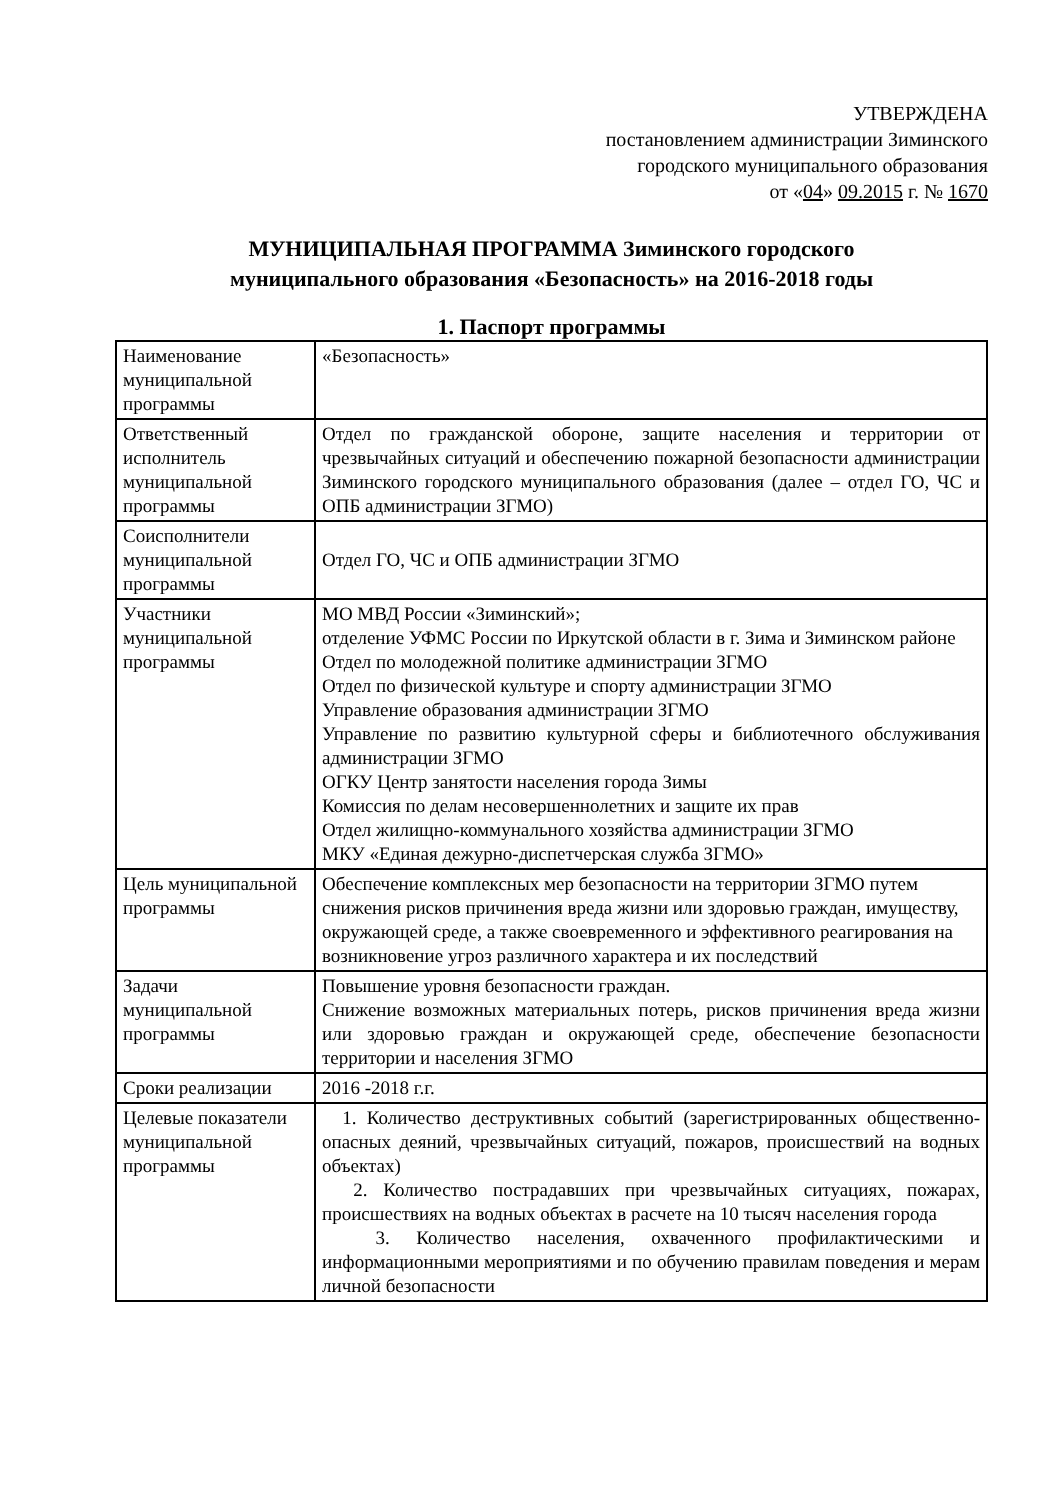УТВЕРЖДЕНА
постановлением администрации Зиминского
городского муниципального образования
от «04» 09.2015 г. № 1670
МУНИЦИПАЛЬНАЯ ПРОГРАММА Зиминского городского
муниципального образования «Безопасность» на 2016-2018 годы
1. Паспорт программы
| Наименование муниципальной программы | «Безопасность» |
| Ответственный исполнитель муниципальной программы | Отдел по гражданской обороне, защите населения и территории от чрезвычайных ситуаций и обеспечению пожарной безопасности администрации Зиминского городского муниципального образования (далее – отдел ГО, ЧС и ОПБ администрации ЗГМО) |
| Соисполнители муниципальной программы | Отдел ГО, ЧС и ОПБ администрации ЗГМО |
| Участники муниципальной программы | МО МВД России «Зиминский»; отделение УФМС России по Иркутской области в г. Зима и Зиминском районе Отдел по молодежной политике администрации ЗГМО Отдел по физической культуре и спорту администрации ЗГМО Управление образования администрации ЗГМО Управление по развитию культурной сферы и библиотечного обслуживания администрации ЗГМО ОГКУ Центр занятости населения города Зимы Комиссия по делам несовершеннолетних и защите их прав Отдел жилищно-коммунального хозяйства администрации ЗГМО МКУ «Единая дежурно-диспетчерская служба ЗГМО» |
| Цель муниципальной программы | Обеспечение комплексных мер безопасности на территории ЗГМО путем снижения рисков причинения вреда жизни или здоровью граждан, имуществу, окружающей среде, а также своевременного и эффективного реагирования на возникновение угроз различного характера и их последствий |
| Задачи муниципальной программы | Повышение уровня безопасности граждан. Снижение возможных материальных потерь, рисков причинения вреда жизни или здоровью граждан и окружающей среде, обеспечение безопасности территории и населения ЗГМО |
| Сроки реализации | 2016 -2018 г.г. |
| Целевые показатели муниципальной программы | 1. Количество деструктивных событий (зарегистрированных общественно-опасных деяний, чрезвычайных ситуаций, пожаров, происшествий на водных объектах) 2. Количество пострадавших при чрезвычайных ситуациях, пожарах, происшествиях на водных объектах в расчете на 10 тысяч населения города 3. Количество населения, охваченного профилактическими и информационными мероприятиями и по обучению правилам поведения и мерам личной безопасности |